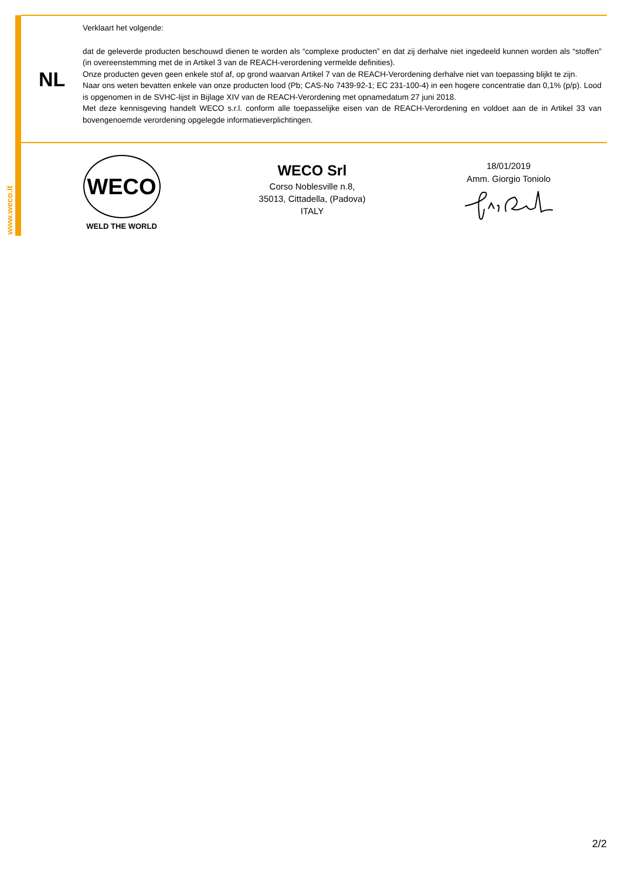www.weco.it
NL
Verklaart het volgende:
dat de geleverde producten beschouwd dienen te worden als “complexe producten” en dat zij derhalve niet ingedeeld kunnen worden als “stoffen” (in overeenstemming met de in Artikel 3 van de REACH-verordening vermelde definities).
Onze producten geven geen enkele stof af, op grond waarvan Artikel 7 van de REACH-Verordening derhalve niet van toepassing blijkt te zijn.
Naar ons weten bevatten enkele van onze producten lood (Pb; CAS-No 7439-92-1; EC 231-100-4) in een hogere concentratie dan 0,1% (p/p). Lood is opgenomen in de SVHC-lijst in Bijlage XIV van de REACH-Verordening met opnamedatum 27 juni 2018.
Met deze kennisgeving handelt WECO s.r.l. conform alle toepasselijke eisen van de REACH-Verordening en voldoet aan de in Artikel 33 van bovengenoemde verordening opgelegde informatieverplichtingen.
WECO
WELD THE WORLD
WECO Srl
Corso Noblesville n.8,
35013, Cittadella, (Padova)
ITALY
18/01/2019
Amm. Giorgio Toniolo
2/2